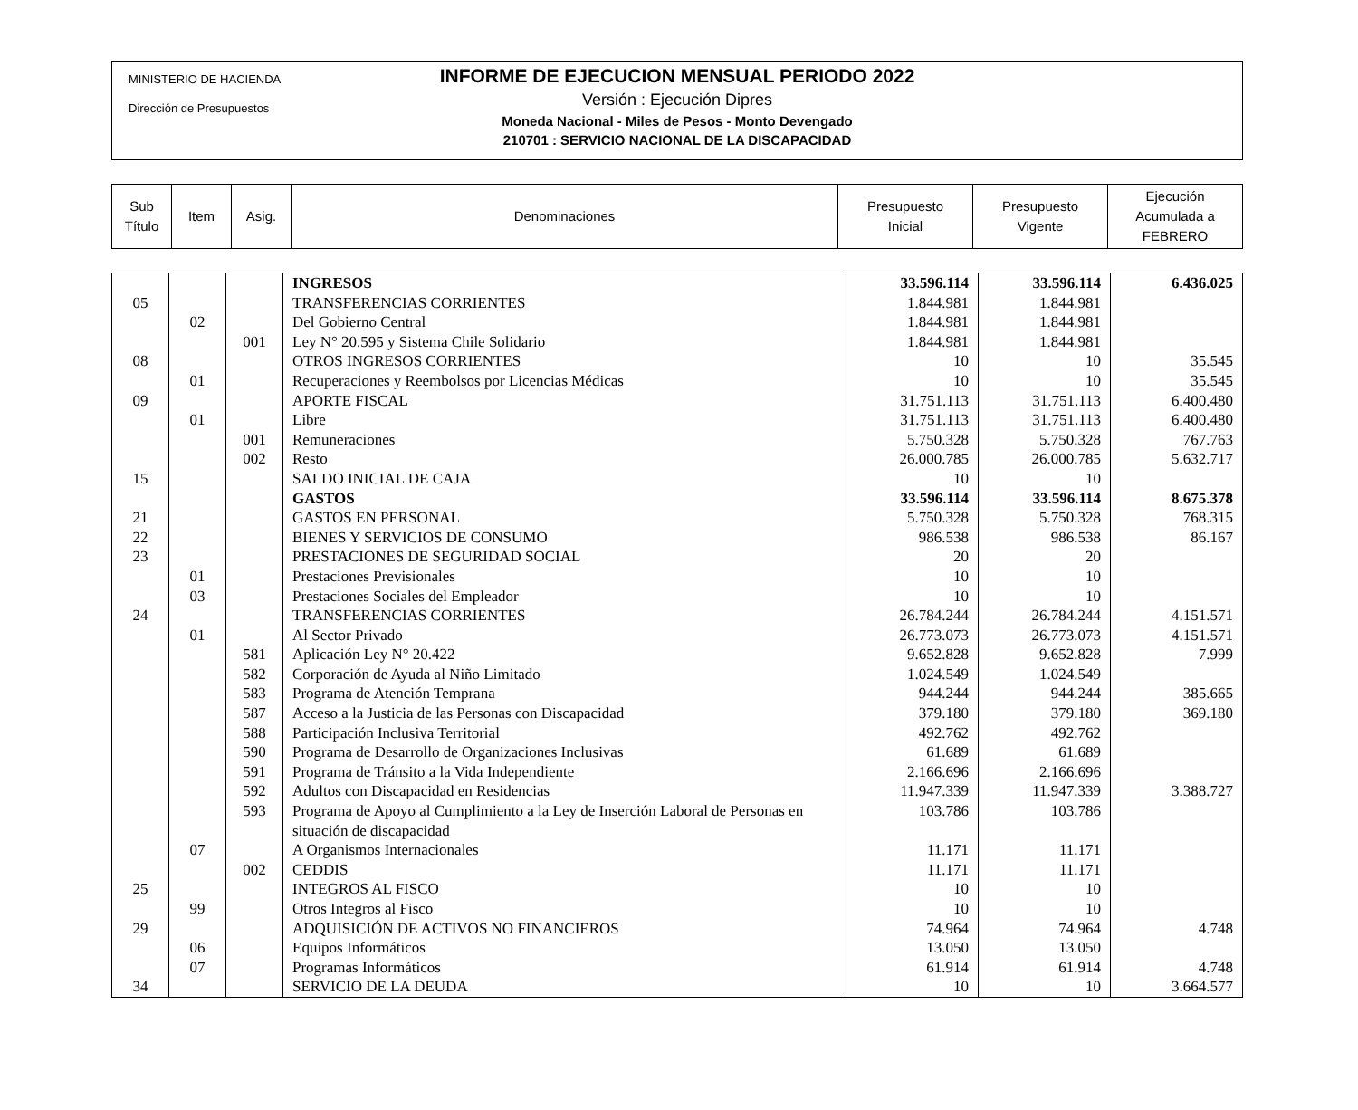MINISTERIO DE HACIENDA
Dirección de Presupuestos
INFORME DE EJECUCION MENSUAL PERIODO 2022
Versión : Ejecución Dipres
Moneda Nacional - Miles de Pesos - Monto Devengado
210701 : SERVICIO NACIONAL DE LA DISCAPACIDAD
| Sub Título | Item | Asig. | Denominaciones | Presupuesto Inicial | Presupuesto Vigente | Ejecución Acumulada a FEBRERO |
| | | | INGRESOS | 33.596.114 | 33.596.114 | 6.436.025 |
| 05 | | | TRANSFERENCIAS CORRIENTES | 1.844.981 | 1.844.981 | |
| | 02 | | Del Gobierno Central | 1.844.981 | 1.844.981 | |
| | | 001 | Ley N° 20.595 y Sistema Chile Solidario | 1.844.981 | 1.844.981 | |
| 08 | | | OTROS INGRESOS CORRIENTES | 10 | 10 | 35.545 |
| | 01 | | Recuperaciones y Reembolsos por Licencias Médicas | 10 | 10 | 35.545 |
| 09 | | | APORTE FISCAL | 31.751.113 | 31.751.113 | 6.400.480 |
| | 01 | | Libre | 31.751.113 | 31.751.113 | 6.400.480 |
| | | 001 | Remuneraciones | 5.750.328 | 5.750.328 | 767.763 |
| | | 002 | Resto | 26.000.785 | 26.000.785 | 5.632.717 |
| 15 | | | SALDO INICIAL DE CAJA | 10 | 10 | |
| | | | GASTOS | 33.596.114 | 33.596.114 | 8.675.378 |
| 21 | | | GASTOS EN PERSONAL | 5.750.328 | 5.750.328 | 768.315 |
| 22 | | | BIENES Y SERVICIOS DE CONSUMO | 986.538 | 986.538 | 86.167 |
| 23 | | | PRESTACIONES DE SEGURIDAD SOCIAL | 20 | 20 | |
| | 01 | | Prestaciones Previsionales | 10 | 10 | |
| | 03 | | Prestaciones Sociales del Empleador | 10 | 10 | |
| 24 | | | TRANSFERENCIAS CORRIENTES | 26.784.244 | 26.784.244 | 4.151.571 |
| | 01 | | Al Sector Privado | 26.773.073 | 26.773.073 | 4.151.571 |
| | | 581 | Aplicación Ley N° 20.422 | 9.652.828 | 9.652.828 | 7.999 |
| | | 582 | Corporación de Ayuda al Niño Limitado | 1.024.549 | 1.024.549 | |
| | | 583 | Programa de Atención Temprana | 944.244 | 944.244 | 385.665 |
| | | 587 | Acceso a la Justicia de las Personas con Discapacidad | 379.180 | 379.180 | 369.180 |
| | | 588 | Participación Inclusiva Territorial | 492.762 | 492.762 | |
| | | 590 | Programa de Desarrollo de Organizaciones Inclusivas | 61.689 | 61.689 | |
| | | 591 | Programa de Tránsito a la Vida Independiente | 2.166.696 | 2.166.696 | |
| | | 592 | Adultos con Discapacidad en Residencias | 11.947.339 | 11.947.339 | 3.388.727 |
| | | 593 | Programa de Apoyo al Cumplimiento a la Ley de Inserción Laboral de Personas en situación de discapacidad | 103.786 | 103.786 | |
| | 07 | | A Organismos Internacionales | 11.171 | 11.171 | |
| | | 002 | CEDDIS | 11.171 | 11.171 | |
| 25 | | | INTEGROS AL FISCO | 10 | 10 | |
| | 99 | | Otros Integros al Fisco | 10 | 10 | |
| 29 | | | ADQUISICIÓN DE ACTIVOS NO FINANCIEROS | 74.964 | 74.964 | 4.748 |
| | 06 | | Equipos Informáticos | 13.050 | 13.050 | |
| | 07 | | Programas Informáticos | 61.914 | 61.914 | 4.748 |
| 34 | | | SERVICIO DE LA DEUDA | 10 | 10 | 3.664.577 |